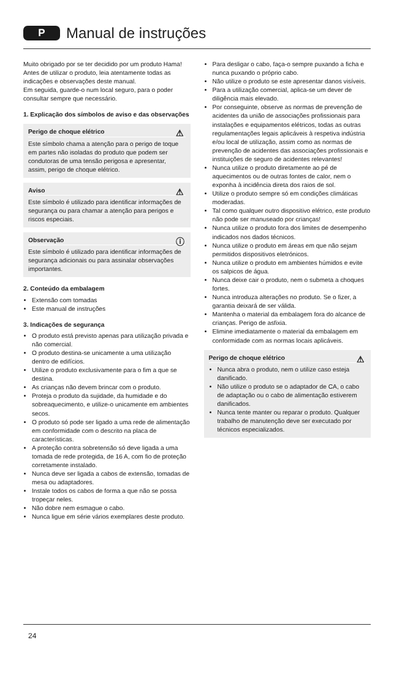P Manual de instruções
Muito obrigado por se ter decidido por um produto Hama!
Antes de utilizar o produto, leia atentamente todas as indicações e observações deste manual.
Em seguida, guarde-o num local seguro, para o poder consultar sempre que necessário.
1. Explicação dos símbolos de aviso e das observações
⚠
Perigo de choque elétrico
Este símbolo chama a atenção para o perigo de toque em partes não isoladas do produto que podem ser condutoras de uma tensão perigosa e apresentar, assim, perigo de choque elétrico.
⚠
Aviso
Este símbolo é utilizado para identificar informações de segurança ou para chamar a atenção para perigos e riscos especiais.
ⓘ
Observação
Este símbolo é utilizado para identificar informações de segurança adicionais ou para assinalar observações importantes.
2. Conteúdo da embalagem
Extensão com tomadas
Este manual de instruções
3. Indicações de segurança
O produto está previsto apenas para utilização privada e não comercial.
O produto destina-se unicamente a uma utilização dentro de edifícios.
Utilize o produto exclusivamente para o fim a que se destina.
As crianças não devem brincar com o produto.
Proteja o produto da sujidade, da humidade e do sobreaquecimento, e utilize-o unicamente em ambientes secos.
O produto só pode ser ligado a uma rede de alimentação em conformidade com o descrito na placa de características.
A proteção contra sobretensão só deve ligada a uma tomada de rede protegida, de 16 A, com fio de proteção corretamente instalado.
Nunca deve ser ligada a cabos de extensão, tomadas de mesa ou adaptadores.
Instale todos os cabos de forma a que não se possa tropeçar neles.
Não dobre nem esmague o cabo.
Nunca ligue em série vários exemplares deste produto.
Para desligar o cabo, faça-o sempre puxando a ficha e nunca puxando o próprio cabo.
Não utilize o produto se este apresentar danos visíveis.
Para a utilização comercial, aplica-se um dever de diligência mais elevado.
Por conseguinte, observe as normas de prevenção de acidentes da união de associações profissionais para instalações e equipamentos elétricos, todas as outras regulamentações legais aplicáveis à respetiva indústria e/ou local de utilização, assim como as normas de prevenção de acidentes das associações profissionais e instituições de seguro de acidentes relevantes!
Nunca utilize o produto diretamente ao pé de aquecimentos ou de outras fontes de calor, nem o exponha à incidência direta dos raios de sol.
Utilize o produto sempre só em condições climáticas moderadas.
Tal como qualquer outro dispositivo elétrico, este produto não pode ser manuseado por crianças!
Nunca utilize o produto fora dos limites de desempenho indicados nos dados técnicos.
Nunca utilize o produto em áreas em que não sejam permitidos dispositivos eletrónicos.
Nunca utilize o produto em ambientes húmidos e evite os salpicos de água.
Nunca deixe cair o produto, nem o submeta a choques fortes.
Nunca introduza alterações no produto. Se o fizer, a garantia deixará de ser válida.
Mantenha o material da embalagem fora do alcance de crianças. Perigo de asfixia.
Elimine imediatamente o material da embalagem em conformidade com as normas locais aplicáveis.
⚠
Perigo de choque elétrico
Nunca abra o produto, nem o utilize caso esteja danificado.
Não utilize o produto se o adaptador de CA, o cabo de adaptação ou o cabo de alimentação estiverem danificados.
Nunca tente manter ou reparar o produto. Qualquer trabalho de manutenção deve ser executado por técnicos especializados.
24